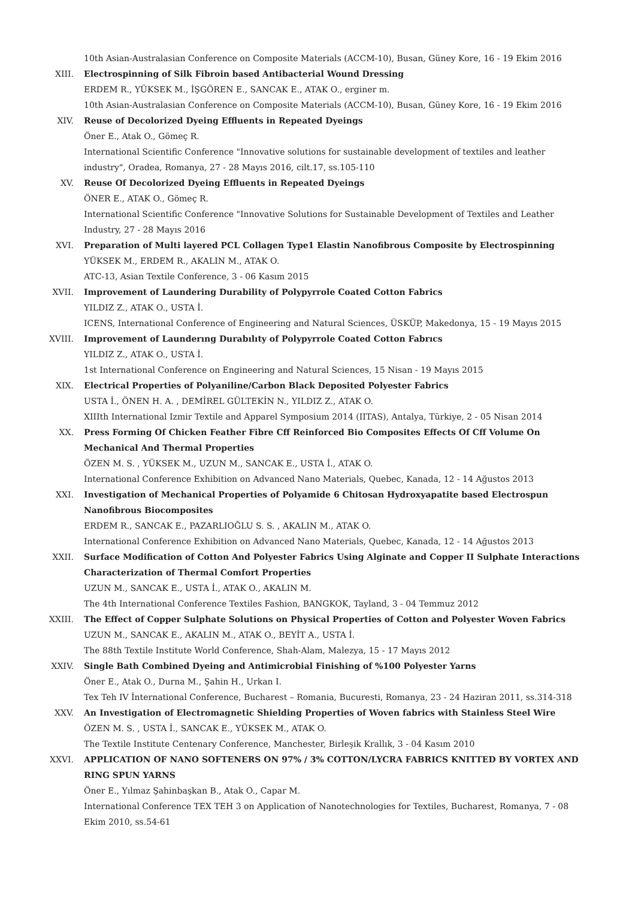10th Asian-Australasian Conference on Composite Materials (ACCM-10), Busan, Güney Kore, 16 - 19 Ekim 2016
XIII. Electrospinning of Silk Fibroin based Antibacterial Wound Dressing
ERDEM R., YÜKSEK M., İŞGÖREN E., SANCAK E., ATAK O., erginer m.
10th Asian-Australasian Conference on Composite Materials (ACCM-10), Busan, Güney Kore, 16 - 19 Ekim 2016
XIV. Reuse of Decolorized Dyeing Effluents in Repeated Dyeings
Öner E., Atak O., Gömeç R.
International Scientific Conference "Innovative solutions for sustainable development of textiles and leather industry", Oradea, Romanya, 27 - 28 Mayıs 2016, cilt.17, ss.105-110
XV. Reuse Of Decolorized Dyeing Effluents in Repeated Dyeings
ÖNER E., ATAK O., Gömeç R.
International Scientific Conference "Innovative Solutions for Sustainable Development of Textiles and Leather Industry, 27 - 28 Mayıs 2016
XVI. Preparation of Multi layered PCL Collagen Type1 Elastin Nanofibrous Composite by Electrospinning
YÜKSEK M., ERDEM R., AKALIN M., ATAK O.
ATC-13, Asian Textile Conference, 3 - 06 Kasım 2015
XVII. Improvement of Laundering Durability of Polypyrrole Coated Cotton Fabrics
YILDIZ Z., ATAK O., USTA İ.
ICENS, International Conference of Engineering and Natural Sciences, ÜSKÜP, Makedonya, 15 - 19 Mayıs 2015
XVIII. Improvement of Launderıng Durabılıty of Polypyrrole Coated Cotton Fabrıcs
YILDIZ Z., ATAK O., USTA İ.
1st International Conference on Engineering and Natural Sciences, 15 Nisan - 19 Mayıs 2015
XIX. Electrical Properties of Polyaniline/Carbon Black Deposited Polyester Fabrics
USTA İ., ÖNEN H. A. , DEMİREL GÜLTEKİN N., YILDIZ Z., ATAK O.
XIIIth International Izmir Textile and Apparel Symposium 2014 (IITAS), Antalya, Türkiye, 2 - 05 Nisan 2014
XX. Press Forming Of Chicken Feather Fibre Cff Reinforced Bio Composites Effects Of Cff Volume On Mechanical And Thermal Properties
ÖZEN M. S. , YÜKSEK M., UZUN M., SANCAK E., USTA İ., ATAK O.
International Conference Exhibition on Advanced Nano Materials, Quebec, Kanada, 12 - 14 Ağustos 2013
XXI. Investigation of Mechanical Properties of Polyamide 6 Chitosan Hydroxyapatite based Electrospun Nanofibrous Biocomposites
ERDEM R., SANCAK E., PAZARLIOĞLU S. S. , AKALIN M., ATAK O.
International Conference Exhibition on Advanced Nano Materials, Quebec, Kanada, 12 - 14 Ağustos 2013
XXII. Surface Modification of Cotton And Polyester Fabrics Using Alginate and Copper II Sulphate Interactions Characterization of Thermal Comfort Properties
UZUN M., SANCAK E., USTA İ., ATAK O., AKALIN M.
The 4th International Conference Textiles Fashion, BANGKOK, Tayland, 3 - 04 Temmuz 2012
XXIII. The Effect of Copper Sulphate Solutions on Physical Properties of Cotton and Polyester Woven Fabrics
UZUN M., SANCAK E., AKALIN M., ATAK O., BEYİT A., USTA İ.
The 88th Textile Institute World Conference, Shah-Alam, Malezya, 15 - 17 Mayıs 2012
XXIV. Single Bath Combined Dyeing and Antimicrobial Finishing of %100 Polyester Yarns
Öner E., Atak O., Durna M., Şahin H., Urkan I.
Tex Teh IV İnternational Conference, Bucharest – Romania, Bucuresti, Romanya, 23 - 24 Haziran 2011, ss.314-318
XXV. An Investigation of Electromagnetic Shielding Properties of Woven fabrics with Stainless Steel Wire
ÖZEN M. S. , USTA İ., SANCAK E., YÜKSEK M., ATAK O.
The Textile Institute Centenary Conference, Manchester, Birleşik Krallık, 3 - 04 Kasım 2010
XXVI. APPLICATION OF NANO SOFTENERS ON 97% / 3% COTTON/LYCRA FABRICS KNITTED BY VORTEX AND RING SPUN YARNS
Öner E., Yılmaz Şahinbaşkan B., Atak O., Capar M.
International Conference TEX TEH 3 on Application of Nanotechnologies for Textiles, Bucharest, Romanya, 7 - 08 Ekim 2010, ss.54-61